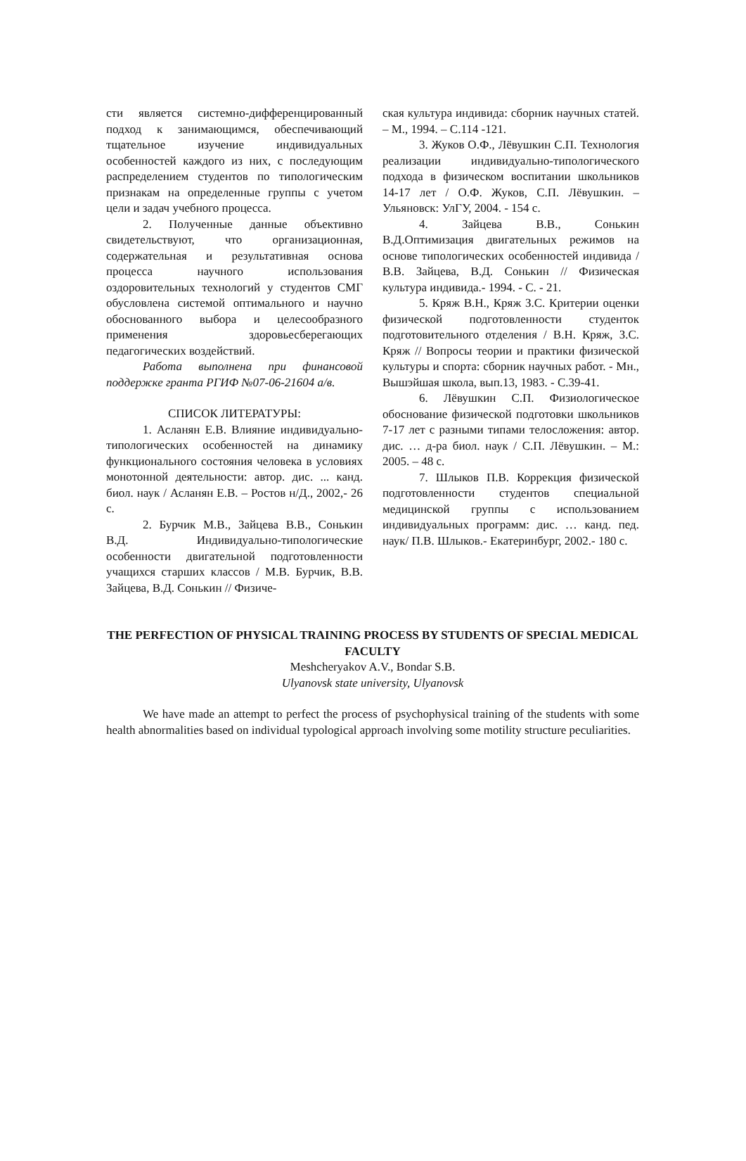сти является системно-дифференцированный подход к занимающимся, обеспечивающий тщательное изучение индивидуальных особенностей каждого из них, с последующим распределением студентов по типологическим признакам на определенные группы с учетом цели и задач учебного процесса.
2. Полученные данные объективно свидетельствуют, что организационная, содержательная и результативная основа процесса научного использования оздоровительных технологий у студентов СМГ обусловлена системой оптимального и научно обоснованного выбора и целесообразного применения здоровьесберегающих педагогических воздействий.
Работа выполнена при финансовой поддержке гранта РГИФ №07-06-21604 а/в.
СПИСОК ЛИТЕРАТУРЫ:
1. Асланян Е.В. Влияние индивидуально-типологических особенностей на динамику функционального состояния человека в условиях монотонной деятельности: автор. дис. ... канд. биол. наук / Асланян Е.В. – Ростов н/Д., 2002,- 26 с.
2. Бурчик М.В., Зайцева В.В., Сонькин В.Д. Индивидуально-типологические особенности двигательной подготовленности учащихся старших классов / М.В. Бурчик, В.В. Зайцева, В.Д. Сонькин // Физиче-
ская культура индивида: сборник научных статей. – М., 1994. – С.114 -121.
3. Жуков О.Ф., Лёвушкин С.П. Технология реализации индивидуально-типологического подхода в физическом воспитании школьников 14-17 лет / О.Ф. Жуков, С.П. Лёвушкин. – Ульяновск: УлГУ, 2004. - 154 с.
4. Зайцева В.В., Сонькин В.Д.Оптимизация двигательных режимов на основе типологических особенностей индивида / В.В. Зайцева, В.Д. Сонькин // Физическая культура индивида.- 1994. - С. - 21.
5. Кряж В.Н., Кряж З.С. Критерии оценки физической подготовленности студенток подготовительного отделения / В.Н. Кряж, З.С. Кряж // Вопросы теории и практики физической культуры и спорта: сборник научных работ. - Мн., Вышэйшая школа, вып.13, 1983. - С.39-41.
6. Лёвушкин С.П. Физиологическое обоснование физической подготовки школьников 7-17 лет с разными типами телосложения: автор. дис. … д-ра биол. наук / С.П. Лёвушкин. – М.: 2005. – 48 с.
7. Шлыков П.В. Коррекция физической подготовленности студентов специальной медицинской группы с использованием индивидуальных программ: дис. … канд. пед. наук/ П.В. Шлыков.- Екатеринбург, 2002.- 180 с.
THE PERFECTION OF PHYSICAL TRAINING PROCESS BY STUDENTS OF SPECIAL MEDICAL FACULTY
Meshcheryakov A.V., Bondar S.B.
Ulyanovsk state university, Ulyanovsk
We have made an attempt to perfect the process of psychophysical training of the students with some health abnormalities based on individual typological approach involving some motility structure peculiarities.